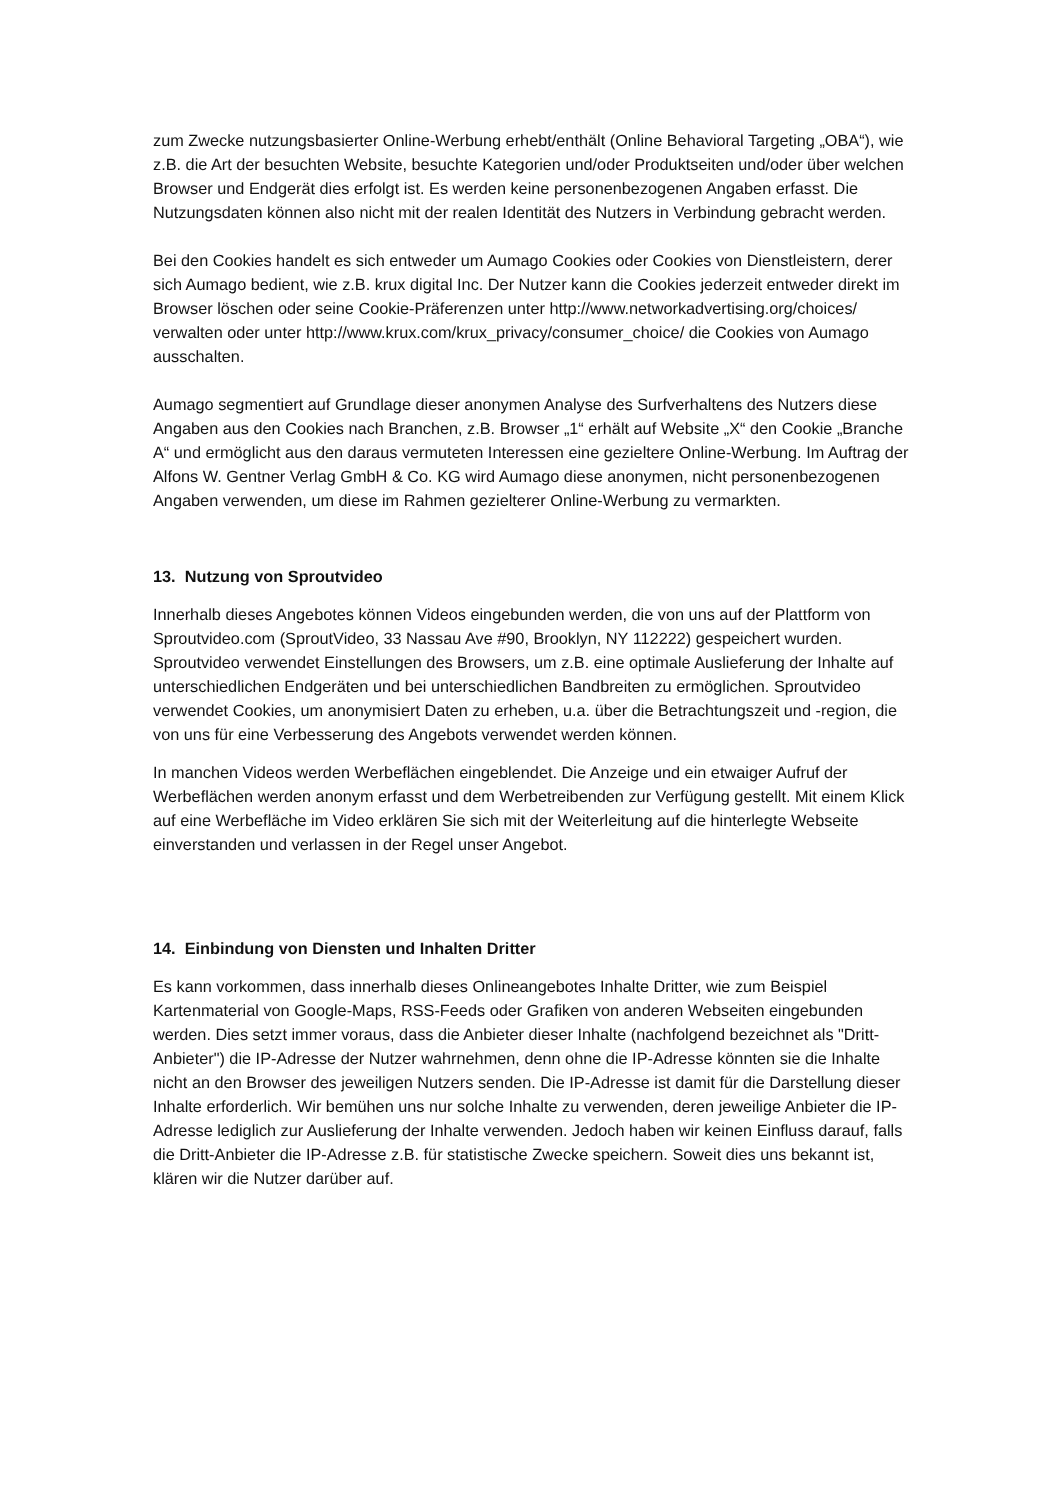zum Zwecke nutzungsbasierter Online-Werbung erhebt/enthält (Online Behavioral Targeting „OBA“), wie z.B. die Art der besuchten Website, besuchte Kategorien und/oder Produktseiten und/oder über welchen Browser und Endgerät dies erfolgt ist. Es werden keine personenbezogenen Angaben erfasst. Die Nutzungsdaten können also nicht mit der realen Identität des Nutzers in Verbindung gebracht werden.
Bei den Cookies handelt es sich entweder um Aumago Cookies oder Cookies von Dienstleistern, derer sich Aumago bedient, wie z.B. krux digital Inc. Der Nutzer kann die Cookies jederzeit entweder direkt im Browser löschen oder seine Cookie-Präferenzen unter http://www.networkadvertising.org/choices/ verwalten oder unter http://www.krux.com/krux_privacy/consumer_choice/ die Cookies von Aumago ausschalten.
Aumago segmentiert auf Grundlage dieser anonymen Analyse des Surfverhaltens des Nutzers diese Angaben aus den Cookies nach Branchen, z.B. Browser „1“ erhält auf Website „X“ den Cookie „Branche A“ und ermöglicht aus den daraus vermuteten Interessen eine gezieltere Online-Werbung. Im Auftrag der Alfons W. Gentner Verlag GmbH & Co. KG wird Aumago diese anonymen, nicht personenbezogenen Angaben verwenden, um diese im Rahmen gezielterer Online-Werbung zu vermarkten.
13. Nutzung von Sproutvideo
Innerhalb dieses Angebotes können Videos eingebunden werden, die von uns auf der Plattform von Sproutvideo.com (SproutVideo, 33 Nassau Ave #90, Brooklyn, NY 112222) gespeichert wurden. Sproutvideo verwendet Einstellungen des Browsers, um z.B. eine optimale Auslieferung der Inhalte auf unterschiedlichen Endgeräten und bei unterschiedlichen Bandbreiten zu ermöglichen. Sproutvideo verwendet Cookies, um anonymisiert Daten zu erheben, u.a. über die Betrachtungszeit und -region, die von uns für eine Verbesserung des Angebots verwendet werden können.
In manchen Videos werden Werbeflächen eingeblendet. Die Anzeige und ein etwaiger Aufruf der Werbeflächen werden anonym erfasst und dem Werbetreibenden zur Verfügung gestellt. Mit einem Klick auf eine Werbefläche im Video erklären Sie sich mit der Weiterleitung auf die hinterlegte Webseite einverstanden und verlassen in der Regel unser Angebot.
14. Einbindung von Diensten und Inhalten Dritter
Es kann vorkommen, dass innerhalb dieses Onlineangebotes Inhalte Dritter, wie zum Beispiel Kartenmaterial von Google-Maps, RSS-Feeds oder Grafiken von anderen Webseiten eingebunden werden. Dies setzt immer voraus, dass die Anbieter dieser Inhalte (nachfolgend bezeichnet als "Dritt-Anbieter") die IP-Adresse der Nutzer wahrnehmen, denn ohne die IP-Adresse könnten sie die Inhalte nicht an den Browser des jeweiligen Nutzers senden. Die IP-Adresse ist damit für die Darstellung dieser Inhalte erforderlich. Wir bemühen uns nur solche Inhalte zu verwenden, deren jeweilige Anbieter die IP-Adresse lediglich zur Auslieferung der Inhalte verwenden. Jedoch haben wir keinen Einfluss darauf, falls die Dritt-Anbieter die IP-Adresse z.B. für statistische Zwecke speichern. Soweit dies uns bekannt ist, klären wir die Nutzer darüber auf.